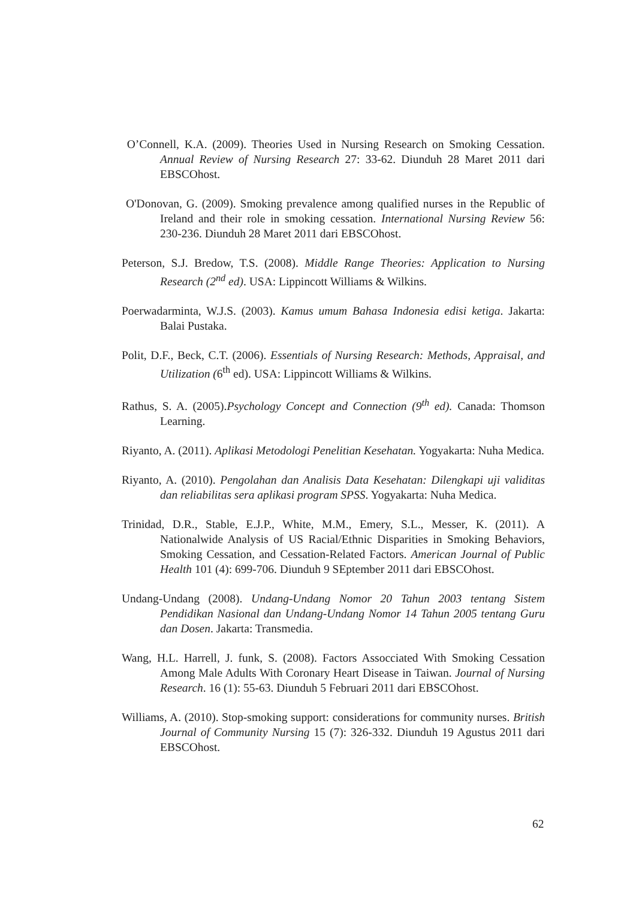O’Connell, K.A. (2009). Theories Used in Nursing Research on Smoking Cessation. Annual Review of Nursing Research 27: 33-62. Diunduh 28 Maret 2011 dari EBSCOhost.
O'Donovan, G. (2009). Smoking prevalence among qualified nurses in the Republic of Ireland and their role in smoking cessation. International Nursing Review 56: 230-236. Diunduh 28 Maret 2011 dari EBSCOhost.
Peterson, S.J. Bredow, T.S. (2008). Middle Range Theories: Application to Nursing Research (2<sup>nd</sup> ed). USA: Lippincott Williams & Wilkins.
Poerwadarminta, W.J.S. (2003). Kamus umum Bahasa Indonesia edisi ketiga. Jakarta: Balai Pustaka.
Polit, D.F., Beck, C.T. (2006). Essentials of Nursing Research: Methods, Appraisal, and Utilization (6<sup>th</sup> ed). USA: Lippincott Williams & Wilkins.
Rathus, S. A. (2005).Psychology Concept and Connection (9<sup>th</sup> ed). Canada: Thomson Learning.
Riyanto, A. (2011). Aplikasi Metodologi Penelitian Kesehatan. Yogyakarta: Nuha Medica.
Riyanto, A. (2010). Pengolahan dan Analisis Data Kesehatan: Dilengkapi uji validitas dan reliabilitas sera aplikasi program SPSS. Yogyakarta: Nuha Medica.
Trinidad, D.R., Stable, E.J.P., White, M.M., Emery, S.L., Messer, K. (2011). A Nationalwide Analysis of US Racial/Ethnic Disparities in Smoking Behaviors, Smoking Cessation, and Cessation-Related Factors. American Journal of Public Health 101 (4): 699-706. Diunduh 9 SEptember 2011 dari EBSCOhost.
Undang-Undang (2008). Undang-Undang Nomor 20 Tahun 2003 tentang Sistem Pendidikan Nasional dan Undang-Undang Nomor 14 Tahun 2005 tentang Guru dan Dosen. Jakarta: Transmedia.
Wang, H.L. Harrell, J. funk, S. (2008). Factors Assocciated With Smoking Cessation Among Male Adults With Coronary Heart Disease in Taiwan. Journal of Nursing Research. 16 (1): 55-63. Diunduh 5 Februari 2011 dari EBSCOhost.
Williams, A. (2010). Stop-smoking support: considerations for community nurses. British Journal of Community Nursing 15 (7): 326-332. Diunduh 19 Agustus 2011 dari EBSCOhost.
62